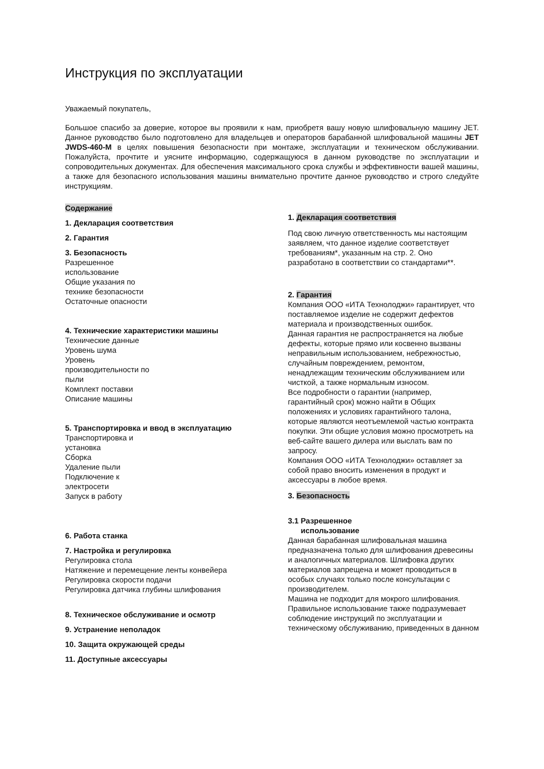Инструкция по эксплуатации
Уважаемый покупатель,
Большое спасибо за доверие, которое вы проявили к нам, приобретя вашу новую шлифовальную машину JET. Данное руководство было подготовлено для владельцев и операторов барабанной шлифовальной машины JET JWDS-460-M в целях повышения безопасности при монтаже, эксплуатации и техническом обслуживании. Пожалуйста, прочтите и уясните информацию, содержащуюся в данном руководстве по эксплуатации и сопроводительных документах. Для обеспечения максимального срока службы и эффективности вашей машины, а также для безопасного использования машины внимательно прочтите данное руководство и строго следуйте инструкциям.
Содержание
1. Декларация соответствия
2. Гарантия
3. Безопасность
Разрешенное
использование
Общие указания по
технике безопасности
Остаточные опасности
4. Технические характеристики машины
Технические данные
Уровень шума
Уровень
производительности по
пыли
Комплект поставки
Описание машины
5. Транспортировка и ввод в эксплуатацию
Транспортировка и
установка
Сборка
Удаление пыли
Подключение к
электросети
Запуск в работу
6. Работа станка
7. Настройка и регулировка
Регулировка стола
Натяжение и перемещение ленты конвейера
Регулировка скорости подачи
Регулировка датчика глубины шлифования
8. Техническое обслуживание и осмотр
9. Устранение неполадок
10. Защита окружающей среды
11. Доступные аксессуары
1. Декларация соответствия
Под свою личную ответственность мы настоящим заявляем, что данное изделие соответствует требованиям*, указанным на стр. 2. Оно разработано в соответствии со стандартами**.
2. Гарантия
Компания ООО «ИТА Технолоджи» гарантирует, что поставляемое изделие не содержит дефектов материала и производственных ошибок.
Данная гарантия не распространяется на любые дефекты, которые прямо или косвенно вызваны неправильным использованием, небрежностью, случайным повреждением, ремонтом, ненадлежащим техническим обслуживанием или чисткой, а также нормальным износом.
Все подробности о гарантии (например, гарантийный срок) можно найти в Общих положениях и условиях гарантийного талона, которые являются неотъемлемой частью контракта покупки. Эти общие условия можно просмотреть на веб-сайте вашего дилера или выслать вам по запросу.
Компания ООО «ИТА Технолоджи» оставляет за собой право вносить изменения в продукт и аксессуары в любое время.
3. Безопасность
3.1 Разрешенное
использование
Данная барабанная шлифовальная машина предназначена только для шлифования древесины и аналогичных материалов. Шлифовка других материалов запрещена и может проводиться в особых случаях только после консультации с производителем.
Машина не подходит для мокрого шлифования.
Правильное использование также подразумевает соблюдение инструкций по эксплуатации и техническому обслуживанию, приведенных в данном